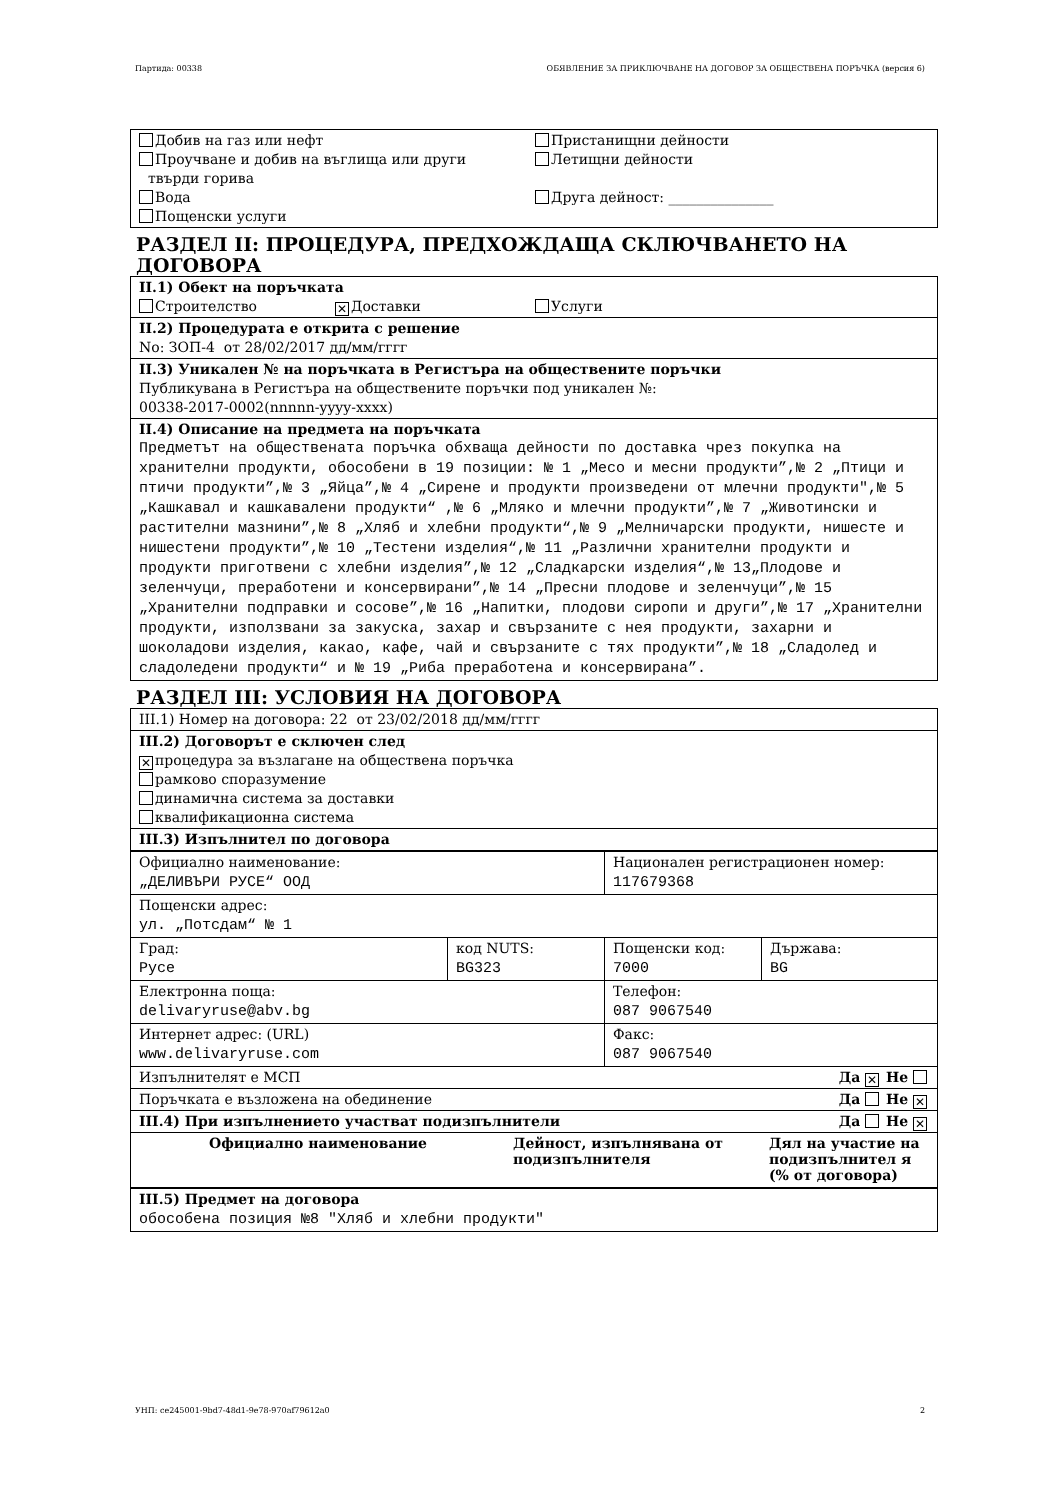Партида: 00338 ОБЯВЛЕНИЕ ЗА ПРИКЛЮЧВАНЕ НА ДОГОВОР ЗА ОБЩЕСТВЕНА ПОРЪЧКА (версия 6)
Добив на газ или нефт
Проучване и добив на въглища или други
твърди горива
Вода
Пощенски услуги
Пристанищни дейности
Летищни дейности
Друга дейност: _______________
РАЗДЕЛ II: ПРОЦЕДУРА, ПРЕДХОЖДАЩА СКЛЮЧВАНЕТО НА ДОГОВОРА
II.1) Обект на поръчката
Строителство ✕ Доставки Услуги
II.2) Процедурата е открита с решение
No: ЗОП-4 от 28/02/2017 дд/мм/гггг
II.3) Уникален № на поръчката в Регистъра на обществените поръчки
Публикувана в Регистъра на обществените поръчки под уникален №:
00338-2017-0002(nnnnn-yyyy-xxxx)
II.4) Описание на предмета на поръчката
Предметът на обществената поръчка обхваща дейности по доставка чрез покупка на хранителни продукти, обособени в 19 позиции: № 1 „Месо и месни продукти”,№ 2 „Птици и птичи продукти”,№ 3 „Яйца”,№ 4 „Сирене и продукти произведени от млечни продукти",№ 5 „Кашкавал и кашкавалени продукти“ ,№ 6 „Мляко и млечни продукти”,№ 7 „Животински и растителни мазнини”,№ 8 „Хляб и хлебни продукти“,№ 9 „Мелничарски продукти, нишесте и нишестени продукти”,№ 10 „Тестени изделия“,№ 11 „Различни хранителни продукти и продукти приготвени с хлебни изделия”,№ 12 „Сладкарски изделия“,№ 13„Плодове и зеленчуци, преработени и консервирани”,№ 14 „Пресни плодове и зеленчуци”,№ 15 „Хранителни подправки и сосове”,№ 16 „Напитки, плодови сиропи и други”,№ 17 „Хранителни продукти, използвани за закуска, захар и свързаните с нея продукти, захарни и шоколадови изделия, какао, кафе, чай и свързаните с тях продукти”,№ 18 „Сладолед и сладоледени продукти“ и № 19 „Риба преработена и консервирана”.
РАЗДЕЛ III: УСЛОВИЯ НА ДОГОВОРА
III.1) Номер на договора: 22 от 23/02/2018 дд/мм/гггг
III.2) Договорът е сключен след
✕ процедура за възлагане на обществена поръчка
рамково споразумение
динамична система за доставки
квалификационна система
III.3) Изпълнител по договора
| Официално наименование: „ДЕЛИВЪРИ РУСЕ“ ООД | | Национален регистрационен номер: 117679368 | |
| Пощенски адрес: ул. „Потсдам“ № 1 | | | |
| Град: Русе | код NUTS: BG323 | Пощенски код: 7000 | Държава: BG |
| Електронна поща: delivaryruse@abv.bg | | Телефон: 087 9067540 | |
| Интернет адрес: (URL) www.delivaryruse.com | | Факс: 087 9067540 | |
| Изпълнителят е МСП Да ✕ Не | | | |
| Поръчката е възложена на обединение Да Не ✕ | | | |
| III.4) При изпълнението участват подизпълнители Да Не ✕ | | | |
| Официално наименование | Дейност, изпълнявана от подизпълнителя | Дял на участие на подизпълнител я (% от договора) |
| --- | --- | --- |
III.5) Предмет на договора
обособена позиция №8 "Хляб и хлебни продукти"
УНП: ce245001-9bd7-48d1-9e78-970af79612a0 2